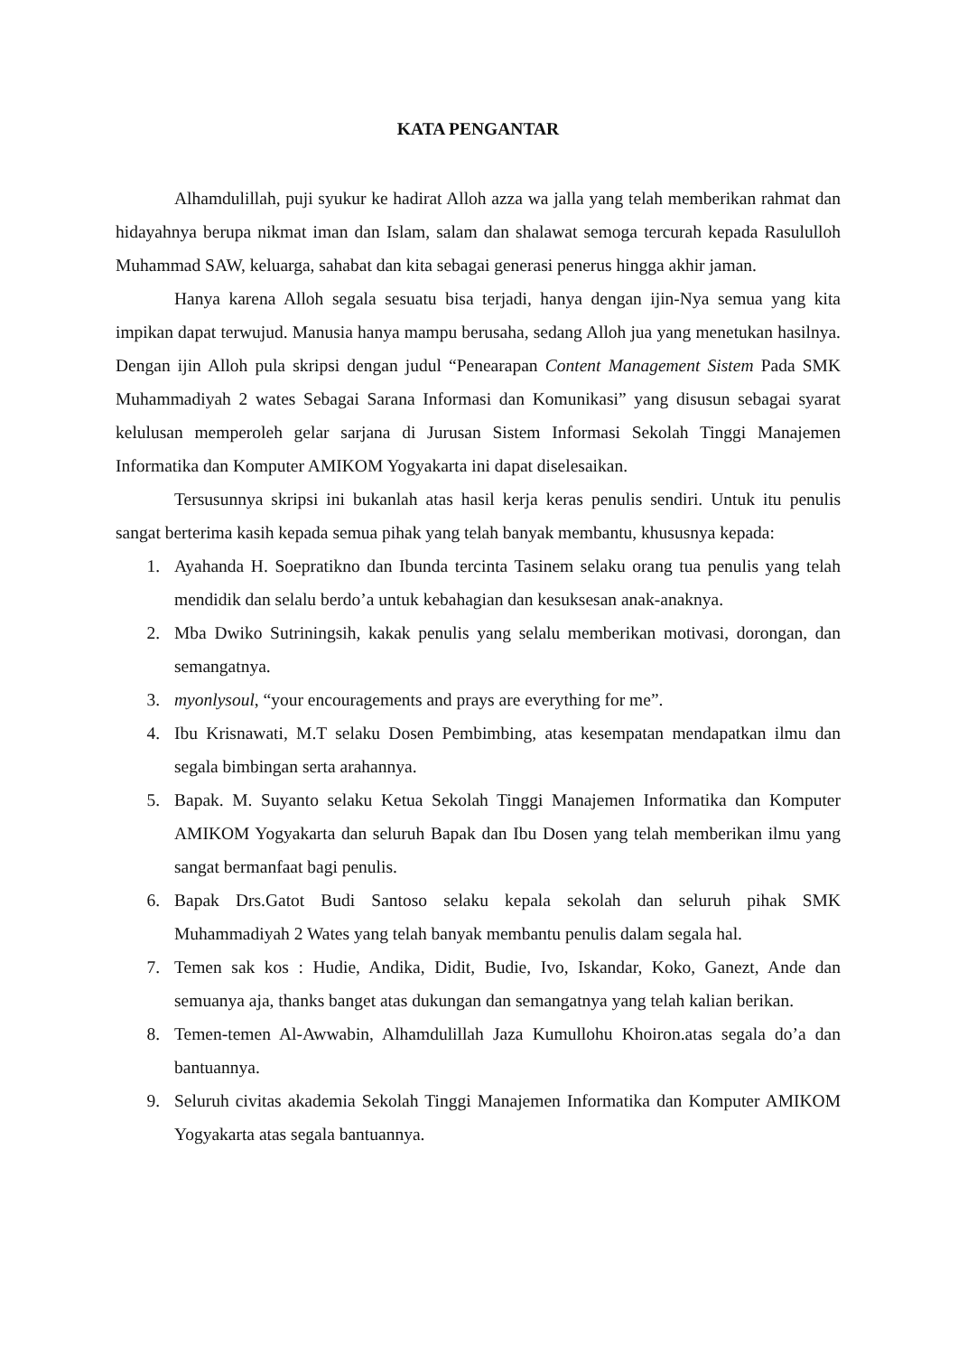KATA PENGANTAR
Alhamdulillah, puji syukur ke hadirat Alloh azza wa jalla yang telah memberikan rahmat dan hidayahnya berupa nikmat iman dan Islam, salam dan shalawat semoga tercurah kepada Rasululloh Muhammad SAW, keluarga, sahabat dan kita sebagai generasi penerus hingga akhir jaman.
Hanya karena Alloh segala sesuatu bisa terjadi, hanya dengan ijin-Nya semua yang kita impikan dapat terwujud. Manusia hanya mampu berusaha, sedang Alloh jua yang menetukan hasilnya. Dengan ijin Alloh pula skripsi dengan judul “Penearapan Content Management Sistem Pada SMK Muhammadiyah 2 wates Sebagai Sarana Informasi dan Komunikasi” yang disusun sebagai syarat kelulusan memperoleh gelar sarjana di Jurusan Sistem Informasi Sekolah Tinggi Manajemen Informatika dan Komputer AMIKOM Yogyakarta ini dapat diselesaikan.
Tersusunnya skripsi ini bukanlah atas hasil kerja keras penulis sendiri. Untuk itu penulis sangat berterima kasih kepada semua pihak yang telah banyak membantu, khususnya kepada:
1. Ayahanda H. Soepratikno dan Ibunda tercinta Tasinem selaku orang tua penulis yang telah mendidik dan selalu berdo’a untuk kebahagian dan kesuksesan anak-anaknya.
2. Mba Dwiko Sutriningsih, kakak penulis yang selalu memberikan motivasi, dorongan, dan semangatnya.
3. myonlysoul, “your encouragements and prays are everything for me”.
4. Ibu Krisnawati, M.T selaku Dosen Pembimbing, atas kesempatan mendapatkan ilmu dan segala bimbingan serta arahannya.
5. Bapak. M. Suyanto selaku Ketua Sekolah Tinggi Manajemen Informatika dan Komputer AMIKOM Yogyakarta dan seluruh Bapak dan Ibu Dosen yang telah memberikan ilmu yang sangat bermanfaat bagi penulis.
6. Bapak Drs.Gatot Budi Santoso selaku kepala sekolah dan seluruh pihak SMK Muhammadiyah 2 Wates yang telah banyak membantu penulis dalam segala hal.
7. Temen sak kos : Hudie, Andika, Didit, Budie, Ivo, Iskandar, Koko, Ganezt, Ande dan semuanya aja, thanks banget atas dukungan dan semangatnya yang telah kalian berikan.
8. Temen-temen Al-Awwabin, Alhamdulillah Jaza Kumullohu Khoiron.atas segala do’a dan bantuannya.
9. Seluruh civitas akademia Sekolah Tinggi Manajemen Informatika dan Komputer AMIKOM Yogyakarta atas segala bantuannya.